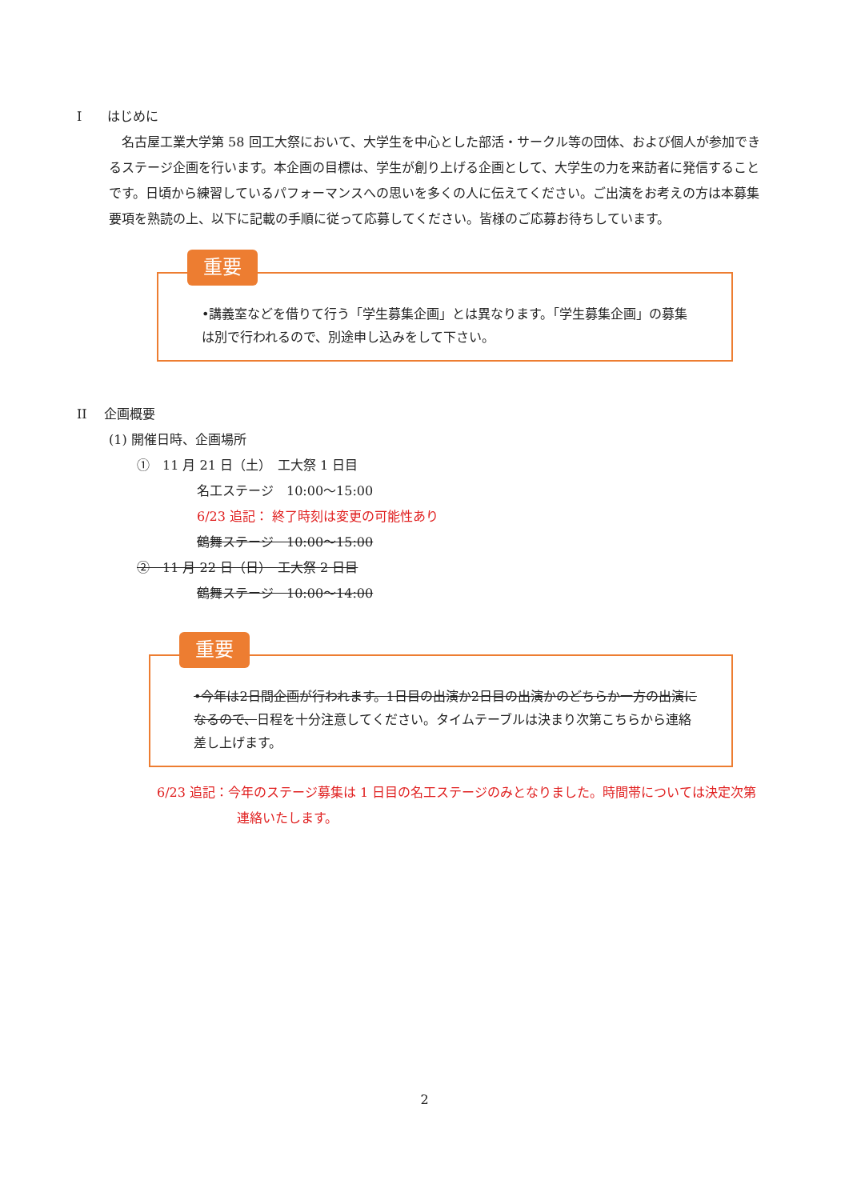I　　はじめに
　名古屋工業大学第 58 回工大祭において、大学生を中心とした部活・サークル等の団体、および個人が参加できるステージ企画を行います。本企画の目標は、学生が創り上げる企画として、大学生の力を来訪者に発信することです。日頃から練習しているパフォーマンスへの思いを多くの人に伝えてください。ご出演をお考えの方は本募集要項を熟読の上、以下に記載の手順に従って応募してください。皆様のご応募お待ちしています。
重要
•講義室などを借りて行う「学生募集企画」とは異なります。「学生募集企画」の募集は別で行われるので、別途申し込みをして下さい。
II　 企画概要
(1) 開催日時、企画場所
①　11 月 21 日（土）　工大祭 1 日目
名工ステージ　10:00～15:00
6/23 追記： 終了時刻は変更の可能性あり
鶴舞ステージ　10:00～15:00
②　11 月 22 日（日）　工大祭 2 日目
鶴舞ステージ　10:00～14:00
重要
•今年は2日間企画が行われます。1日目の出演か2日目の出演かのどちらか一方の出演になるので、日程を十分注意してください。タイムテーブルは決まり次第こちらから連絡差し上げます。
6/23 追記：今年のステージ募集は 1 日目の名工ステージのみとなりました。時間帯については決定次第連絡いたします。
2